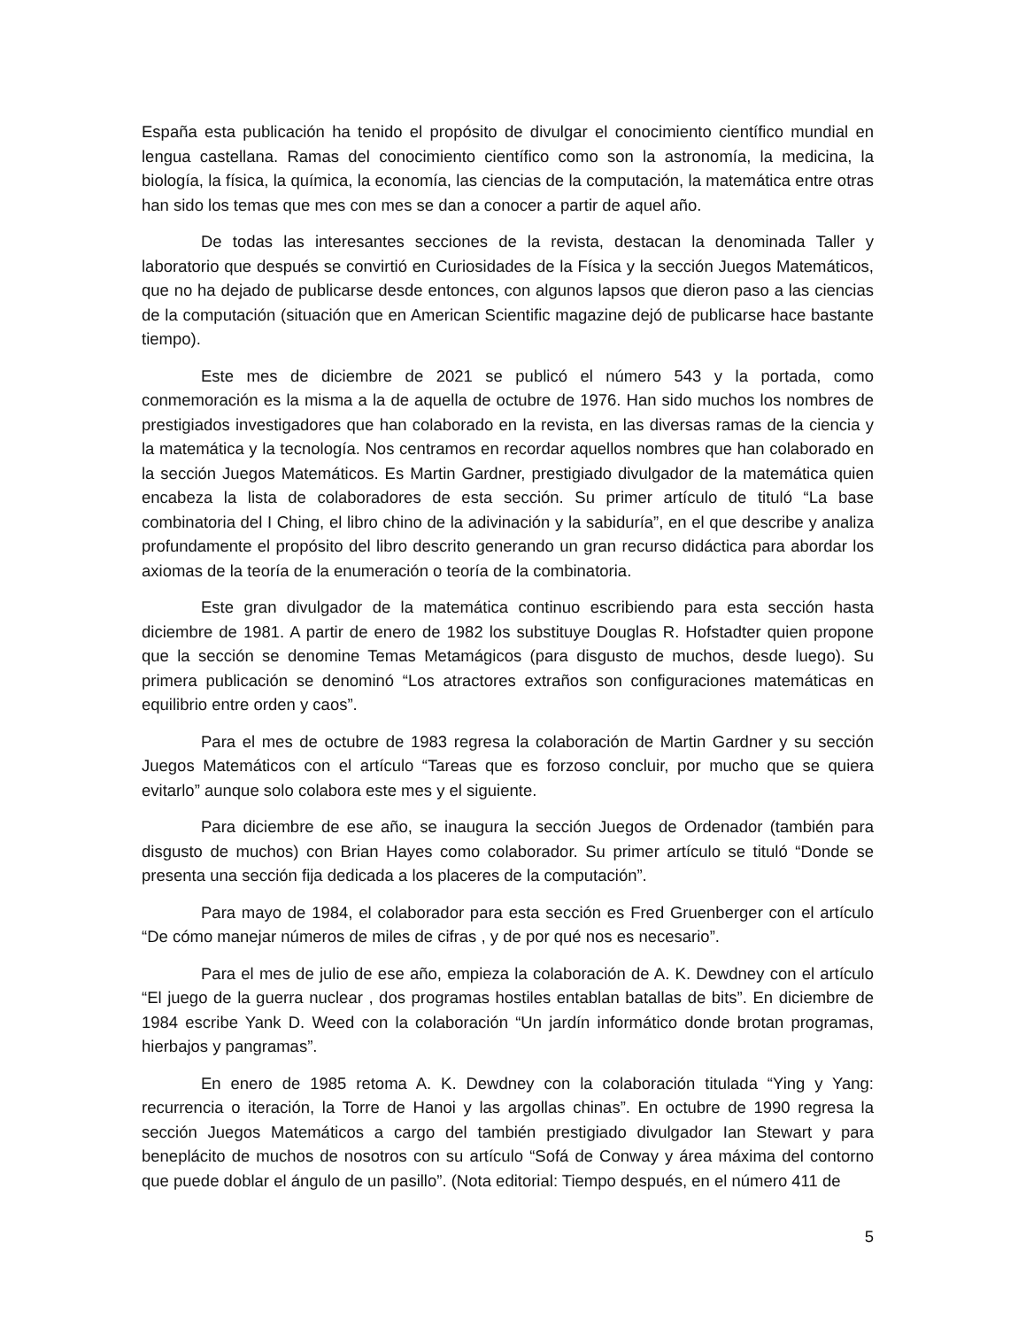España esta publicación ha tenido el propósito de divulgar el conocimiento científico mundial en lengua castellana. Ramas del conocimiento científico como son la astronomía, la medicina, la biología, la física, la química, la economía, las ciencias de la computación, la matemática entre otras han sido los temas que mes con mes se dan a conocer a partir de aquel año.
De todas las interesantes secciones de la revista, destacan la denominada Taller y laboratorio que después se convirtió en Curiosidades de la Física y la sección Juegos Matemáticos, que no ha dejado de publicarse desde entonces, con algunos lapsos que dieron paso a las ciencias de la computación (situación que en American Scientific magazine dejó de publicarse hace bastante tiempo).
Este mes de diciembre de 2021 se publicó el número 543 y la portada, como conmemoración es la misma a la de aquella de octubre de 1976. Han sido muchos los nombres de prestigiados investigadores que han colaborado en la revista, en las diversas ramas de la ciencia y la matemática y la tecnología. Nos centramos en recordar aquellos nombres que han colaborado en la sección Juegos Matemáticos. Es Martin Gardner, prestigiado divulgador de la matemática quien encabeza la lista de colaboradores de esta sección. Su primer artículo de tituló “La base combinatoria del I Ching, el libro chino de la adivinación y la sabiduría”, en el que describe y analiza profundamente el propósito del libro descrito generando un gran recurso didáctica para abordar los axiomas de la teoría de la enumeración o teoría de la combinatoria.
Este gran divulgador de la matemática continuo escribiendo para esta sección hasta diciembre de 1981. A partir de enero de 1982 los substituye Douglas R. Hofstadter quien propone que la sección se denomine Temas Metamágicos (para disgusto de muchos, desde luego). Su primera publicación se denominó “Los atractores extraños son configuraciones matemáticas en equilibrio entre orden y caos”.
Para el mes de octubre de 1983 regresa la colaboración de Martin Gardner y su sección Juegos Matemáticos con el artículo “Tareas que es forzoso concluir, por mucho que se quiera evitarlo” aunque solo colabora este mes y el siguiente.
Para diciembre de ese año, se inaugura la sección Juegos de Ordenador (también para disgusto de muchos) con Brian Hayes como colaborador. Su primer artículo se tituló “Donde se presenta una sección fija dedicada a los placeres de la computación”.
Para mayo de 1984, el colaborador para esta sección es Fred Gruenberger con el artículo “De cómo manejar números de miles de cifras , y de por qué nos es necesario”.
Para el mes de julio de ese año, empieza la colaboración de A. K. Dewdney con el artículo “El juego de la guerra nuclear , dos programas hostiles entablan batallas de bits”. En diciembre de 1984 escribe Yank D. Weed con la colaboración “Un jardín informático donde brotan programas, hierbajos y pangramas”.
En enero de 1985 retoma A. K. Dewdney con la colaboración titulada “Ying y Yang: recurrencia o iteración, la Torre de Hanoi y las argollas chinas”. En octubre de 1990 regresa la sección Juegos Matemáticos a cargo del también prestigiado divulgador Ian Stewart y para beneplácito de muchos de nosotros con su artículo “Sofá de Conway y área máxima del contorno que puede doblar el ángulo de un pasillo”. (Nota editorial: Tiempo después, en el número 411 de
5